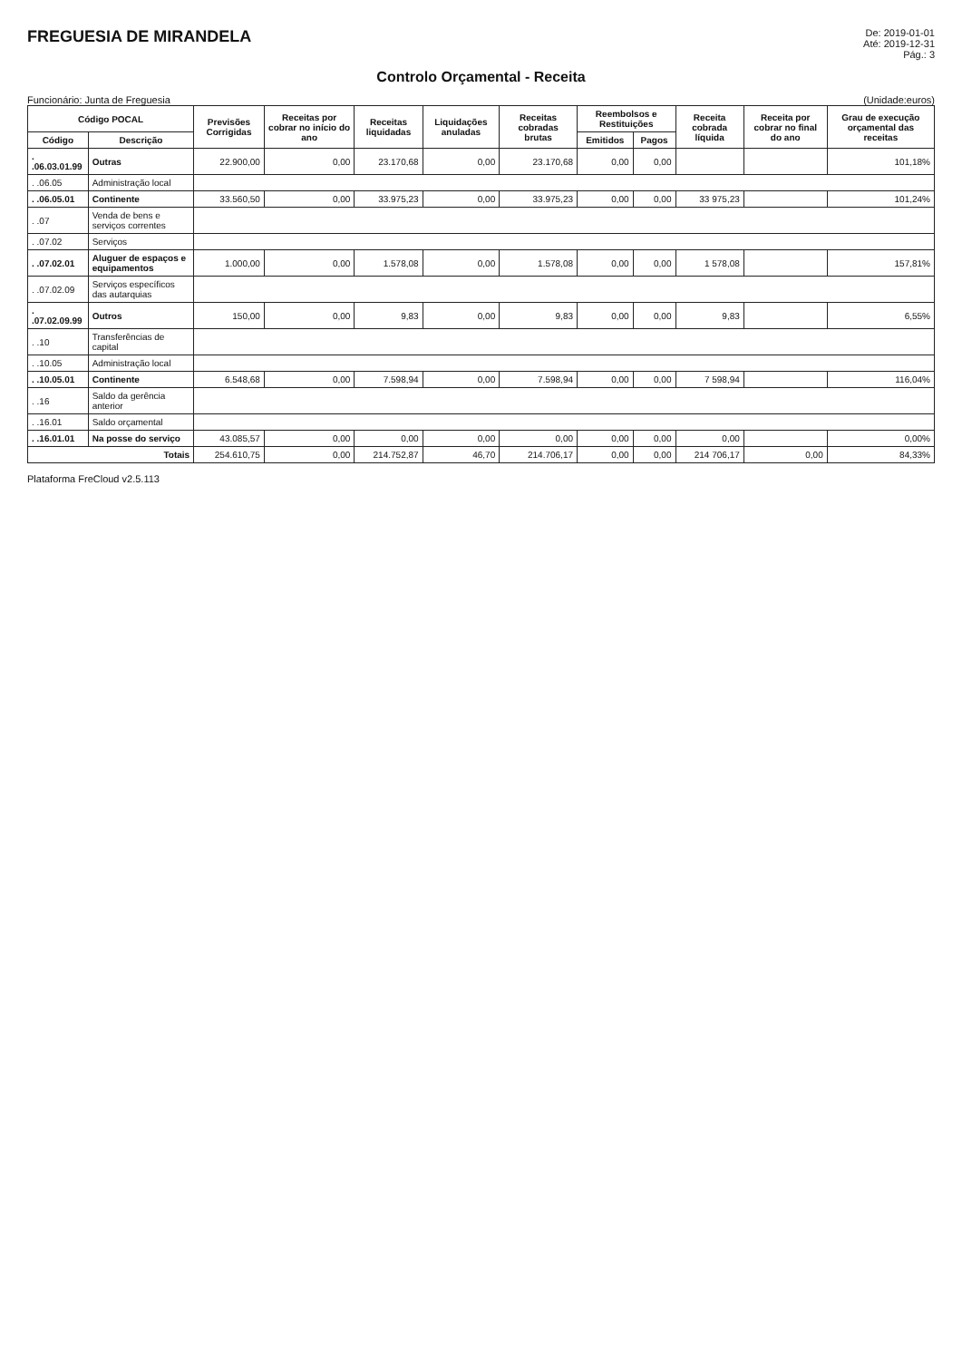FREGUESIA DE MIRANDELA
De: 2019-01-01
Até: 2019-12-31
Pág.: 3
Controlo Orçamental - Receita
Funcionário: Junta de Freguesia (Unidade:euros)
| Código POCAL | | Previsões Corrigidas | Receitas por cobrar no início do ano | Receitas liquidadas | Liquidações anuladas | Receitas cobradas brutas | Reembolsos e Restituições | | Receita cobrada líquida | Receita por cobrar no final do ano | Grau de execução orçamental das receitas |
| --- | --- | --- | --- | --- | --- | --- | --- | --- | --- | --- | --- |
| Código | Descrição | | | | | | Emitidos | Pagos | | | |
| . .06.03.01.99 | Outras | 22.900,00 | 0,00 | 23.170,68 | 0,00 | 23.170,68 | 0,00 | 0,00 | | | 101,18% |
| . .06.05 | Administração local | | | | | | | | | | |
| . .06.05.01 | Continente | 33.560,50 | 0,00 | 33.975,23 | 0,00 | 33.975,23 | 0,00 | 0,00 | 33 975,23 | | 101,24% |
| . .07 | Venda de bens e serviços correntes | | | | | | | | | | |
| . .07.02 | Serviços | | | | | | | | | | |
| . .07.02.01 | Aluguer de espaços e equipamentos | 1.000,00 | 0,00 | 1.578,08 | 0,00 | 1.578,08 | 0,00 | 0,00 | 1 578,08 | | 157,81% |
| . .07.02.09 | Serviços específicos das autarquias | | | | | | | | | | |
| . .07.02.09.99 | Outros | 150,00 | 0,00 | 9,83 | 0,00 | 9,83 | 0,00 | 0,00 | 9,83 | | 6,55% |
| . .10 | Transferências de capital | | | | | | | | | | |
| . .10.05 | Administração local | | | | | | | | | | |
| . .10.05.01 | Continente | 6.548,68 | 0,00 | 7.598,94 | 0,00 | 7.598,94 | 0,00 | 0,00 | 7 598,94 | | 116,04% |
| . .16 | Saldo da gerência anterior | | | | | | | | | | |
| . .16.01 | Saldo orçamental | | | | | | | | | | |
| . .16.01.01 | Na posse do serviço | 43.085,57 | 0,00 | 0,00 | 0,00 | 0,00 | 0,00 | 0,00 | 0,00 | | 0,00% |
| Totais | | 254.610,75 | 0,00 | 214.752,87 | 46,70 | 214.706,17 | 0,00 | 0,00 | 214 706,17 | 0,00 | 84,33% |
Plataforma FreCloud v2.5.113